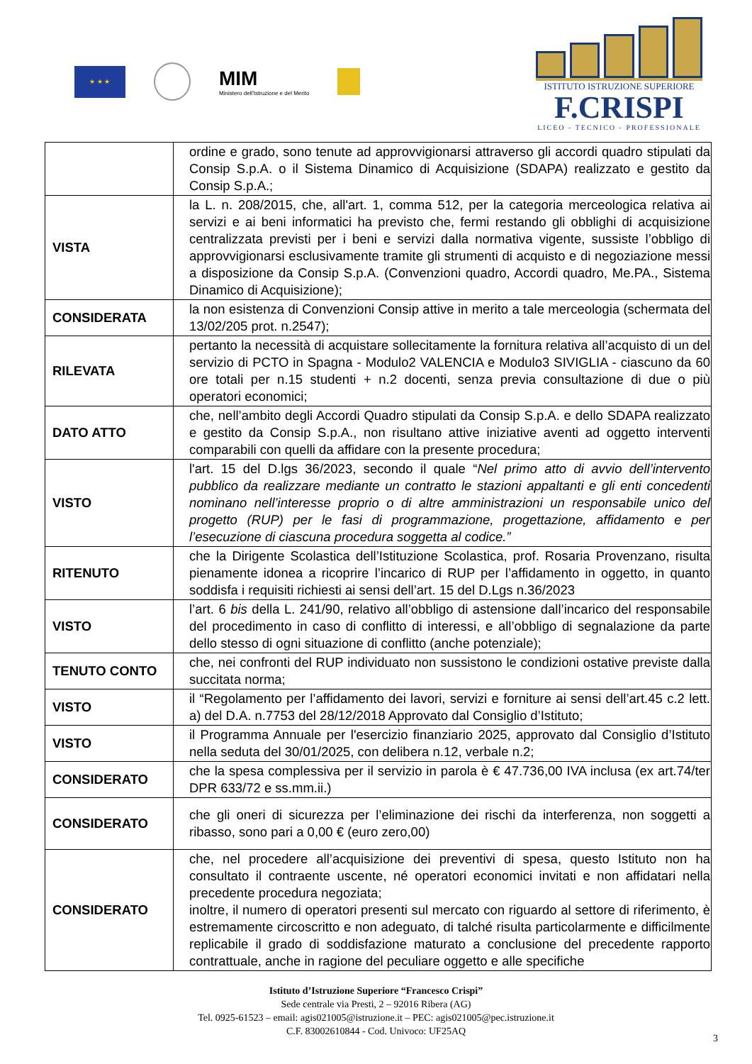★ ★ ★
MIM
Ministero dell'Istruzione e del Merito
ISTITUTO ISTRUZIONE SUPERIORE
F.CRISPI
LICEO - TECNICO - PROFESSIONALE
| | ordine e grado, sono tenute ad approvvigionarsi attraverso gli accordi quadro stipulati da Consip S.p.A. o il Sistema Dinamico di Acquisizione (SDAPA) realizzato e gestito da Consip S.p.A.; |
| VISTA | la L. n. 208/2015, che, all'art. 1, comma 512, per la categoria merceologica relativa ai servizi e ai beni informatici ha previsto che, fermi restando gli obblighi di acquisizione centralizzata previsti per i beni e servizi dalla normativa vigente, sussiste l’obbligo di approvvigionarsi esclusivamente tramite gli strumenti di acquisto e di negoziazione messi a disposizione da Consip S.p.A. (Convenzioni quadro, Accordi quadro, Me.PA., Sistema Dinamico di Acquisizione); |
| CONSIDERATA | la non esistenza di Convenzioni Consip attive in merito a tale merceologia (schermata del 13/02/205 prot. n.2547); |
| RILEVATA | pertanto la necessità di acquistare sollecitamente la fornitura relativa all’acquisto di un del servizio di PCTO in Spagna - Modulo2 VALENCIA e Modulo3 SIVIGLIA - ciascuno da 60 ore totali per n.15 studenti + n.2 docenti, senza previa consultazione di due o più operatori economici; |
| DATO ATTO | che, nell’ambito degli Accordi Quadro stipulati da Consip S.p.A. e dello SDAPA realizzato e gestito da Consip S.p.A., non risultano attive iniziative aventi ad oggetto interventi comparabili con quelli da affidare con la presente procedura; |
| VISTO | l'art. 15 del D.lgs 36/2023, secondo il quale “ Nel primo atto di avvio dell’intervento pubblico da realizzare mediante un contratto le stazioni appaltanti e gli enti concedenti nominano nell’interesse proprio o di altre amministrazioni un responsabile unico del progetto (RUP) per le fasi di programmazione, progettazione, affidamento e per l’esecuzione di ciascuna procedura soggetta al codice.” |
| RITENUTO | che la Dirigente Scolastica dell’Istituzione Scolastica, prof. Rosaria Provenzano, risulta pienamente idonea a ricoprire l’incarico di RUP per l’affidamento in oggetto, in quanto soddisfa i requisiti richiesti ai sensi dell’art. 15 del D.Lgs n.36/2023 |
| VISTO | l’art. 6 bis della L. 241/90, relativo all’obbligo di astensione dall’incarico del responsabile del procedimento in caso di conflitto di interessi, e all’obbligo di segnalazione da parte dello stesso di ogni situazione di conflitto (anche potenziale); |
| TENUTO CONTO | che, nei confronti del RUP individuato non sussistono le condizioni ostative previste dalla succitata norma; |
| VISTO | il “Regolamento per l’affidamento dei lavori, servizi e forniture ai sensi dell’art.45 c.2 lett. a) del D.A. n.7753 del 28/12/2018 Approvato dal Consiglio d’Istituto; |
| VISTO | il Programma Annuale per l'esercizio finanziario 2025, approvato dal Consiglio d’Istituto nella seduta del 30/01/2025, con delibera n.12, verbale n.2; |
| CONSIDERATO | che la spesa complessiva per il servizio in parola è € 47.736,00 IVA inclusa (ex art.74/ter DPR 633/72 e ss.mm.ii.) |
| CONSIDERATO | che gli oneri di sicurezza per l’eliminazione dei rischi da interferenza, non soggetti a ribasso, sono pari a 0,00 € (euro zero,00) |
| CONSIDERATO | che, nel procedere all’acquisizione dei preventivi di spesa, questo Istituto non ha consultato il contraente uscente, né operatori economici invitati e non affidatari nella precedente procedura negoziata; inoltre, il numero di operatori presenti sul mercato con riguardo al settore di riferimento, è estremamente circoscritto e non adeguato, di talché risulta particolarmente e difficilmente replicabile il grado di soddisfazione maturato a conclusione del precedente rapporto contrattuale, anche in ragione del peculiare oggetto e alle specifiche |
Istituto d’Istruzione Superiore “Francesco Crispi”
Sede centrale via Presti, 2 – 92016 Ribera (AG)
Tel. 0925-61523 – email: agis021005@istruzione.it – PEC: agis021005@pec.istruzione.it
C.F. 83002610844 - Cod. Univoco: UF25AQ
3